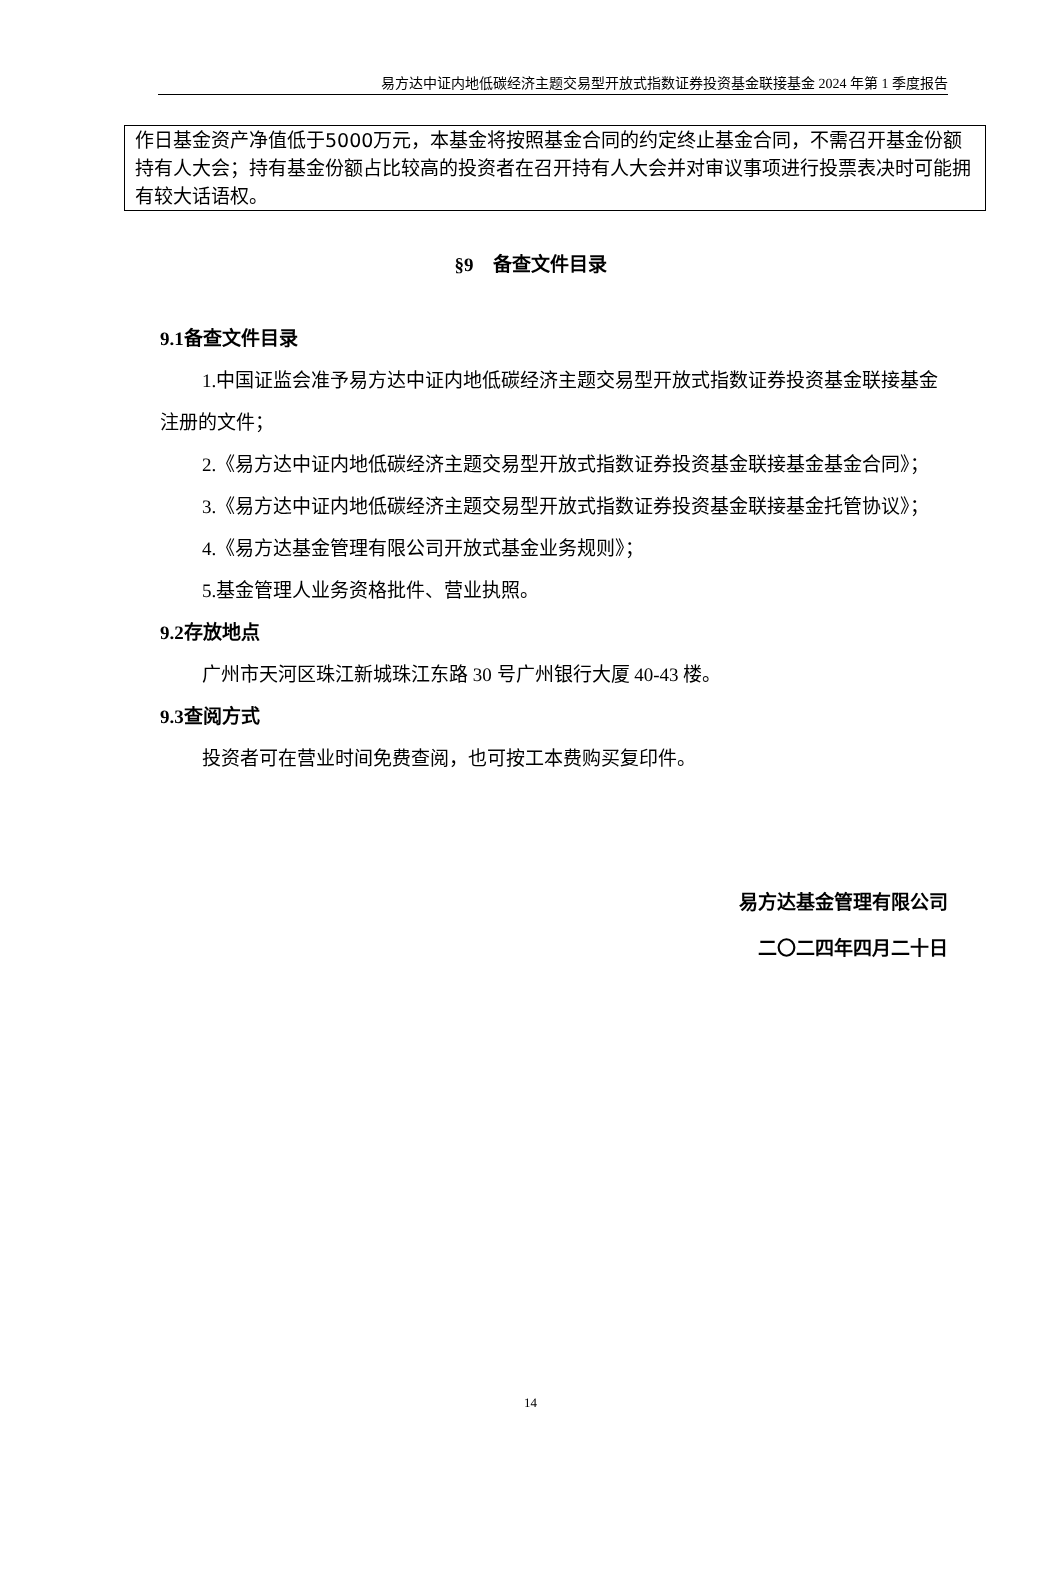易方达中证内地低碳经济主题交易型开放式指数证券投资基金联接基金 2024 年第 1 季度报告
作日基金资产净值低于5000万元，本基金将按照基金合同的约定终止基金合同，不需召开基金份额持有人大会；持有基金份额占比较高的投资者在召开持有人大会并对审议事项进行投票表决时可能拥有较大话语权。
§9　备查文件目录
9.1备查文件目录
1.中国证监会准予易方达中证内地低碳经济主题交易型开放式指数证券投资基金联接基金注册的文件；
2.《易方达中证内地低碳经济主题交易型开放式指数证券投资基金联接基金基金合同》；
3.《易方达中证内地低碳经济主题交易型开放式指数证券投资基金联接基金托管协议》；
4.《易方达基金管理有限公司开放式基金业务规则》；
5.基金管理人业务资格批件、营业执照。
9.2存放地点
广州市天河区珠江新城珠江东路 30 号广州银行大厦 40-43 楼。
9.3查阅方式
投资者可在营业时间免费查阅，也可按工本费购买复印件。
易方达基金管理有限公司
二〇二四年四月二十日
14